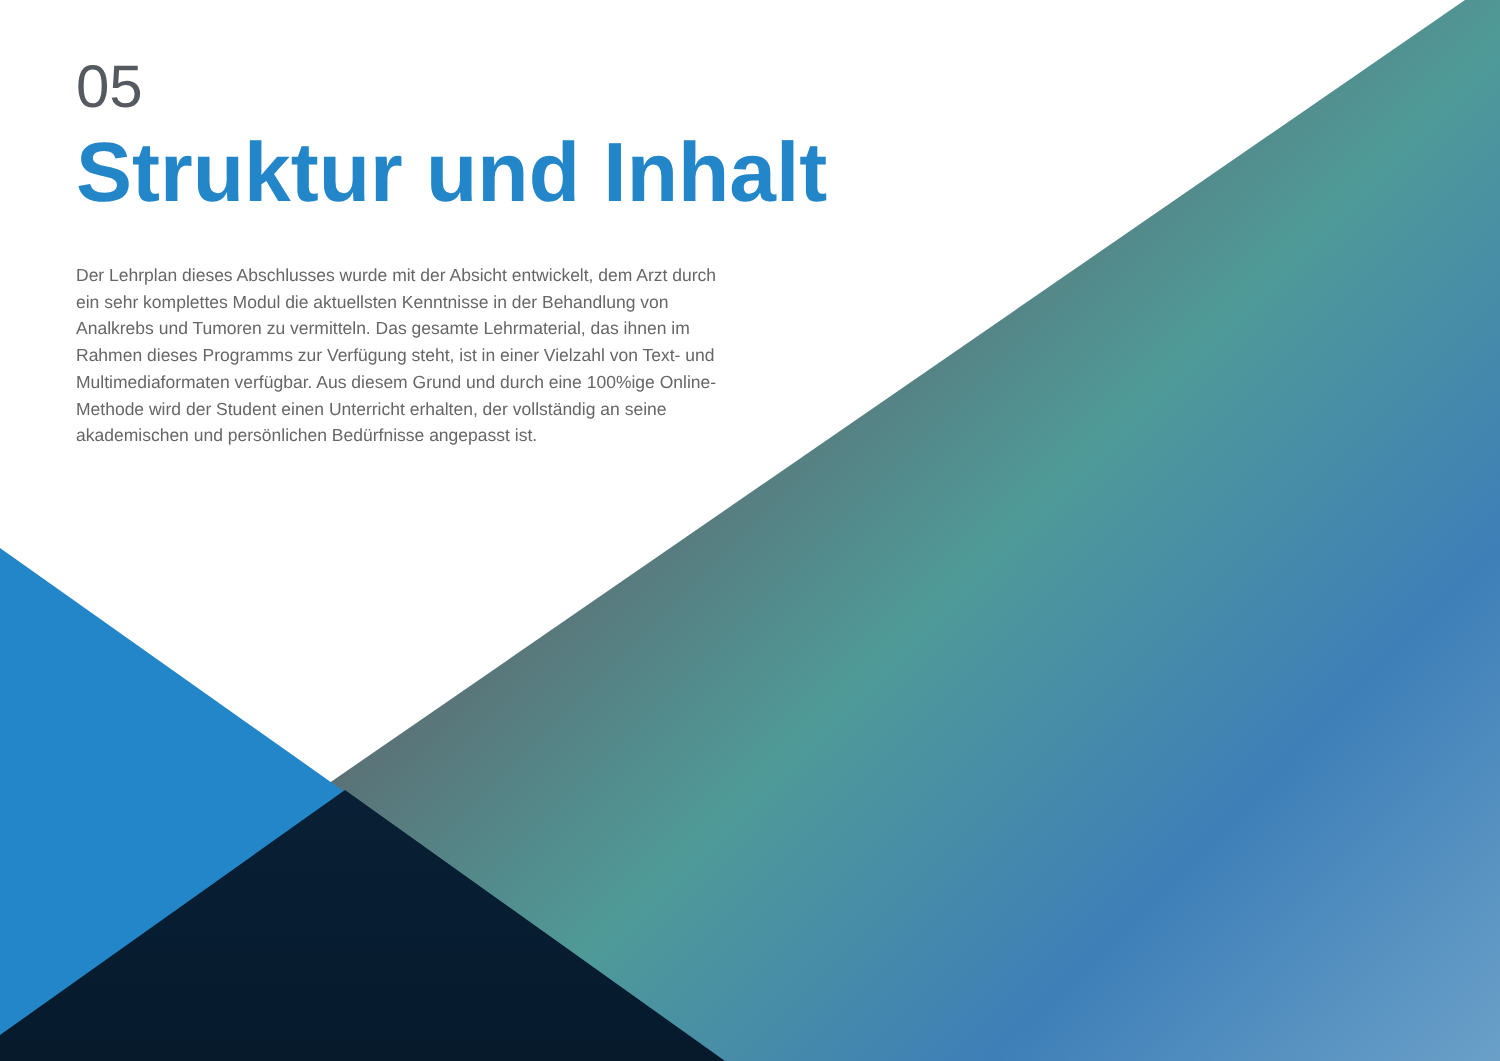05
Struktur und Inhalt
Der Lehrplan dieses Abschlusses wurde mit der Absicht entwickelt, dem Arzt durch ein sehr komplettes Modul die aktuellsten Kenntnisse in der Behandlung von Analkrebs und Tumoren zu vermitteln. Das gesamte Lehrmaterial, das ihnen im Rahmen dieses Programms zur Verfügung steht, ist in einer Vielzahl von Text- und Multimediaformaten verfügbar. Aus diesem Grund und durch eine 100%ige Online-Methode wird der Student einen Unterricht erhalten, der vollständig an seine akademischen und persönlichen Bedürfnisse angepasst ist.